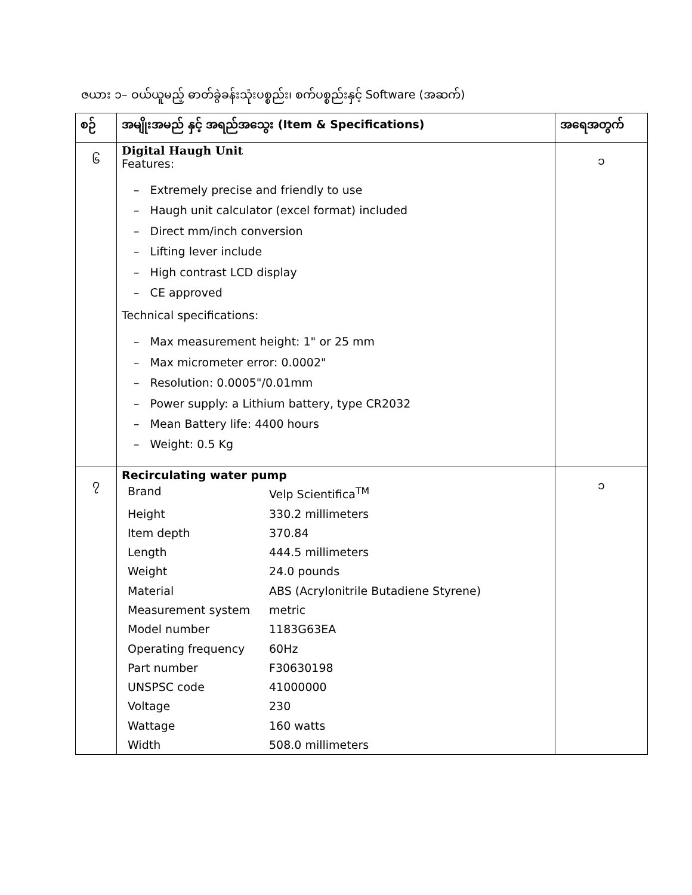ဇယား ၁– ဝယ်ယူမည့် ဓာတ်ခွဲခန်းသုံးပစ္စည်း၊ စက်ပစ္စည်းနှင့် Software (အဆက်)
| စဉ် | အမျိုးအမည် နှင့် အရည်အသွေး (Item & Specifications) | အရေအတွက် |
| --- | --- | --- |
| ၆ | Digital Haugh Unit Features: – Extremely precise and friendly to use – Haugh unit calculator (excel format) included – Direct mm/inch conversion – Lifting lever include – High contrast LCD display – CE approved Technical specifications: – Max measurement height: 1" or 25 mm – Max micrometer error: 0.0002" – Resolution: 0.0005"/0.01mm – Power supply: a Lithium battery, type CR2032 – Mean Battery life: 4400 hours – Weight: 0.5 Kg | ၁ |
| ၇ | Recirculating water pump / Brand / Velp Scientifica<sup>TM</sup> / / Height / 330.2 millimeters / / Item depth / 370.84 / / Length / 444.5 millimeters / / Weight / 24.0 pounds / / Material / ABS (Acrylonitrile Butadiene Styrene) / / Measurement system / metric / / Model number / 1183G63EA / / Operating frequency / 60Hz / / Part number / F30630198 / / UNSPSC code / 41000000 / / Voltage / 230 / / Wattage / 160 watts / / Width / 508.0 millimeters / | ၁ |